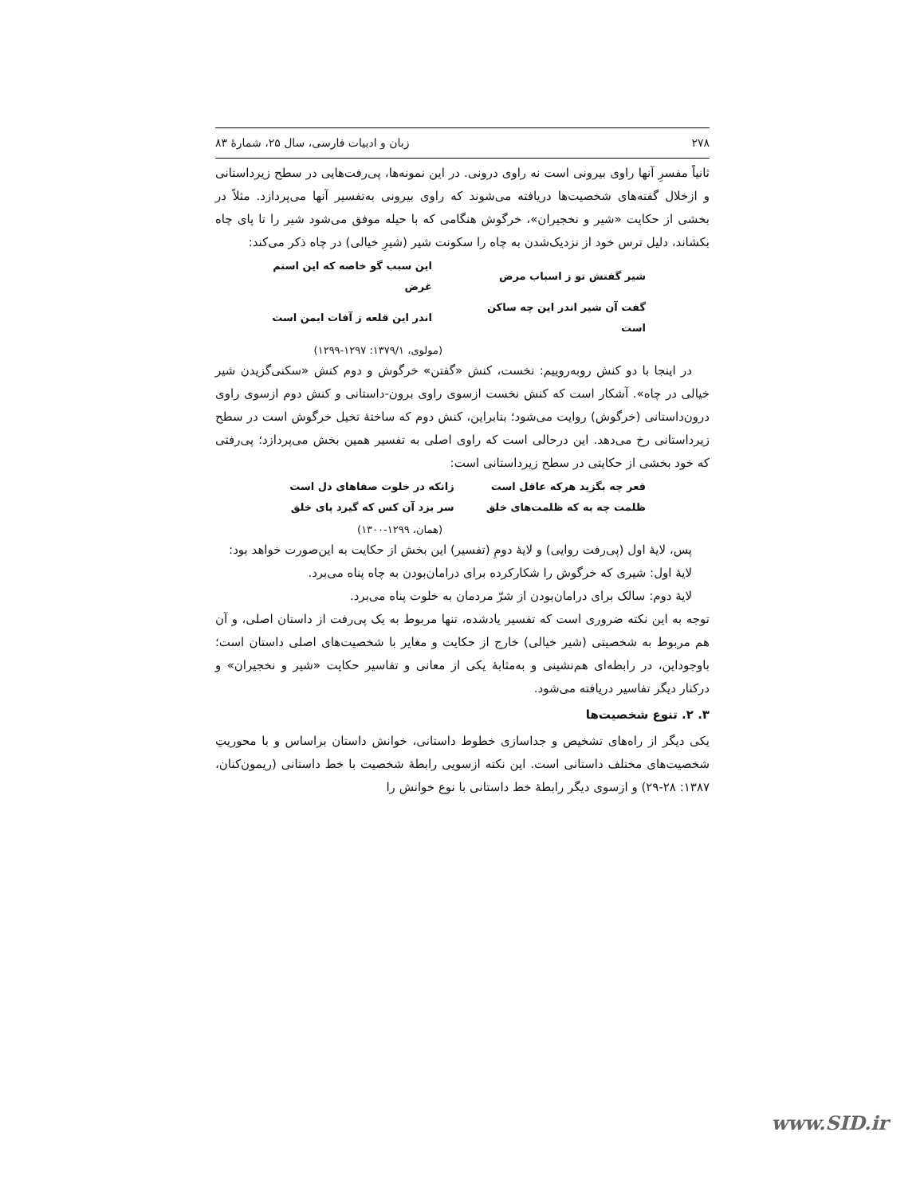۲۷۸ زبان و ادبیات فارسی، سال ۲۵، شمارهٔ ۸۳
ثانیاً مفسرِ آنها راوی بیرونی است نه راوی درونی. در این نمونه‌ها، پی‌رفت‌هایی در سطح زیرداستانی و ازخلال گفته‌های شخصیت‌ها دریافته می‌شوند که راوی بیرونی به‌تفسیر آنها می‌پردازد. مثلاً در بخشی از حکایت «شیر و نخجیران»، خرگوش هنگامی که با حیله موفق می‌شود شیر را تا پای چاه بکشاند، دلیل ترس خود از نزدیک‌شدن به چاه را سکونت شیر (شیرِ خیالی) در چاه ذکر می‌کند:
| شیر گفتش تو ز اسباب مرض | این سبب گو خاصه که این استم غرض |
| گفت آن شیر اندر این چه ساکن است | اندر این قلعه ز آفات ایمن است |
(مولوی، ۱۳۷۹/۱: ۱۲۹۷-۱۲۹۹)
در اینجا با دو کنش روبه‌روییم: نخست، کنش «گفتن» خرگوش و دوم کنش «سکنی‌گزیدن شیر خیالی در چاه». آشکار است که کنش نخست ازسوی راوی برون-داستانی و کنش دوم ازسوی راوی درون‌داستانی (خرگوش) روایت می‌شود؛ بنابراین، کنش دوم که ساختهٔ تخیل خرگوش است در سطح زیرداستانی رخ می‌دهد. این درحالی است که راوی اصلی به تفسیر همین بخش می‌پردازد؛ پی‌رفتی که خود بخشی از حکایتی در سطح زیرداستانی است:
| قعر چه بگزید هرکه عاقل است | زانکه در خلوت صفاهای دل است |
| ظلمت چه به که ظلمت‌های خلق | سر بزد آن کس که گیرد پای خلق |
(همان، ۱۲۹۹-۱۳۰۰)
پس، لایهٔ اول (پی‌رفت روایی) و لایهٔ دومِ (تفسیر) این بخش از حکایت به این‌صورت خواهد بود:
لایهٔ اول: شیری که خرگوش را شکارکرده برای درامان‌بودن به چاه پناه می‌برد.
لایهٔ دوم: سالک برای درامان‌بودن از شرّ مردمان به خلوت پناه می‌برد.
توجه به این نکته ضروری است که تفسیر یادشده، تنها مربوط به یک پی‌رفت از داستان اصلی، و آن هم مربوط به شخصیتی (شیر خیالی) خارج از حکایت و مغایر با شخصیت‌های اصلی داستان است؛ باوجوداین، در رابطه‌ای هم‌نشینی و به‌مثابهٔ یکی از معانی و تفاسیر حکایت «شیر و نخجیران» و درکنار دیگر تفاسیر دریافته می‌شود.
۳. ۲. تنوع شخصیت‌ها
یکی دیگر از راه‌های تشخیص و جداسازی خطوط داستانی، خوانش داستان براساس و با محوریتِ شخصیت‌های مختلف داستانی است. این نکته ازسویی رابطهٔ شخصیت با خط داستانی (ریمون‌کنان، ۱۳۸۷: ۲۸-۲۹) و ازسوی دیگر رابطهٔ خط داستانی با نوع خوانش را
www.SID.ir